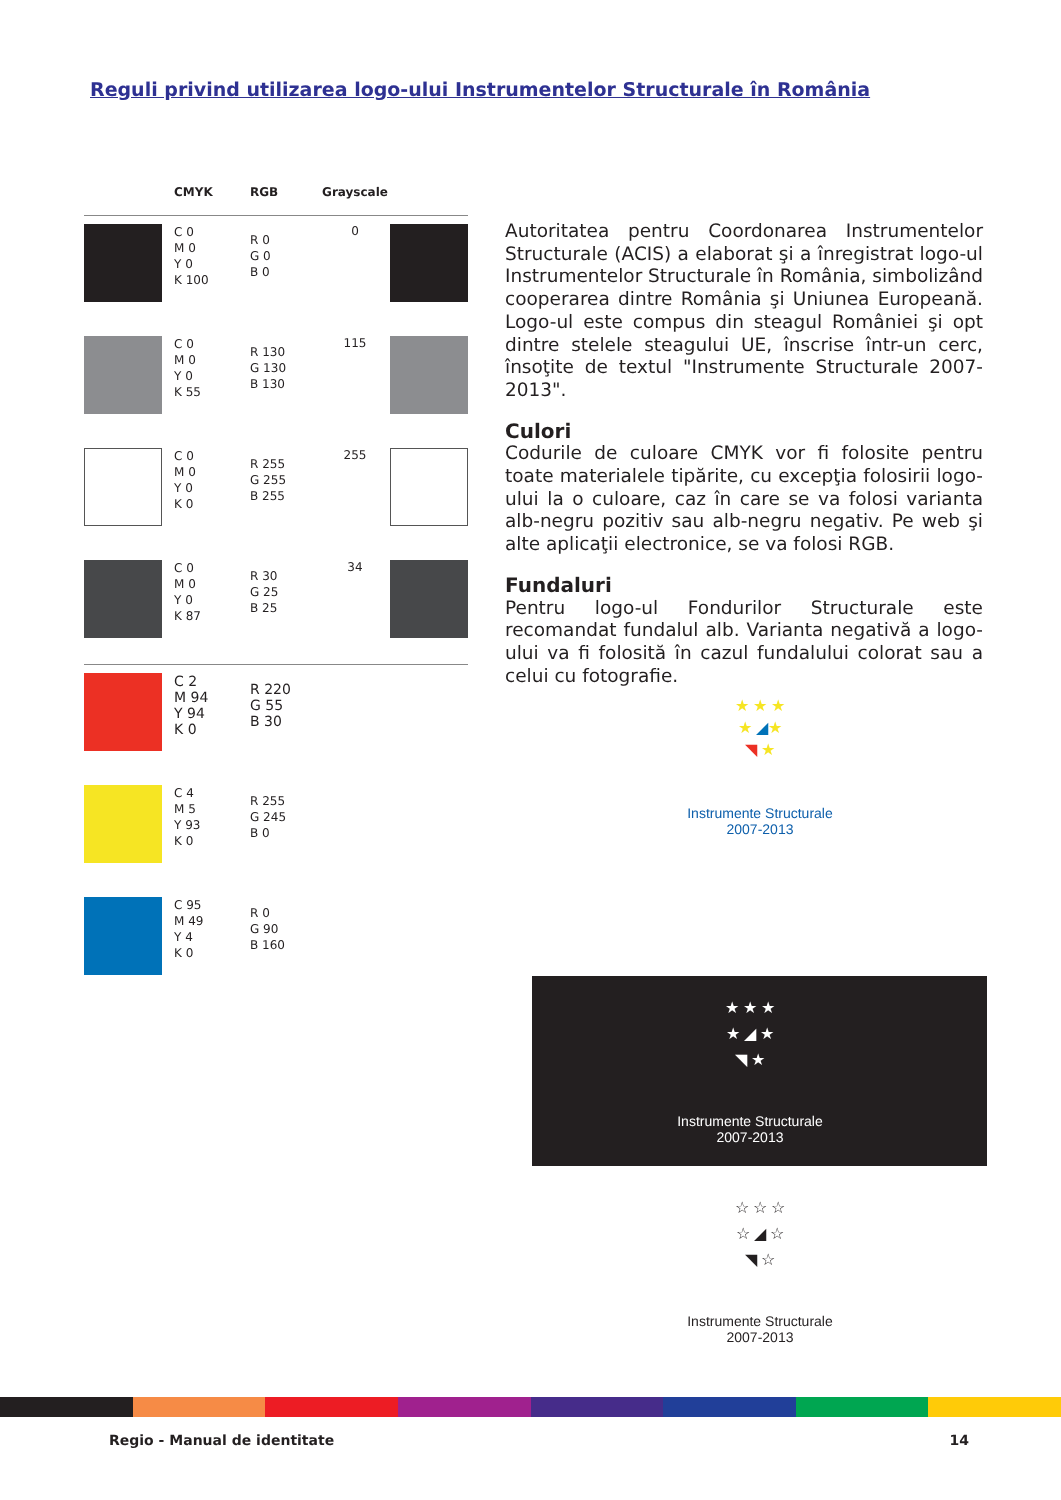Reguli privind utilizarea logo-ului Instrumentelor Structurale în România
| | CMYK | RGB | Grayscale | |
| --- | --- | --- | --- | --- |
| | C 0 M 0 Y 0 K 100 | R 0 G 0 B 0 | 0 | |
| | C 0 M 0 Y 0 K 55 | R 130 G 130 B 130 | 115 | |
| | C 0 M 0 Y 0 K 0 | R 255 G 255 B 255 | 255 | |
| | C 0 M 0 Y 0 K 87 | R 30 G 25 B 25 | 34 | |
| | C 2 M 94 Y 94 K 0 | R 220 G 55 B 30 | | |
| | C 4 M 5 Y 93 K 0 | R 255 G 245 B 0 | | |
| | C 95 M 49 Y 4 K 0 | R 0 G 90 B 160 | | |
Autoritatea pentru Coordonarea Instrumentelor Structurale (ACIS) a elaborat şi a înregistrat logo-ul Instrumentelor Structurale în România, simbolizând cooperarea dintre România şi Uniunea Europeană. Logo-ul este compus din steagul României şi opt dintre stelele steagului UE, înscrise într-un cerc, însoţite de textul "Instrumente Structurale 2007-2013".
Culori
Codurile de culoare CMYK vor fi folosite pentru toate materialele tipărite, cu excepţia folosirii logo-ului la o culoare, caz în care se va folosi varianta alb-negru pozitiv sau alb-negru negativ. Pe web şi alte aplicaţii electronice, se va folosi RGB.
Fundaluri
Pentru logo-ul Fondurilor Structurale este recomandat fundalul alb. Varianta negativă a logo-ului va fi folosită în cazul fundalului colorat sau a celui cu fotografie.
★ ★ ★
★ ◢★
◥ ★
Instrumente Structurale
2007-2013
★ ★ ★
★ ◢ ★
◥ ★
Instrumente Structurale
2007-2013
☆ ☆ ☆
☆ ◢ ☆
◥ ☆
Instrumente Structurale
2007-2013
Regio - Manual de identitate 14